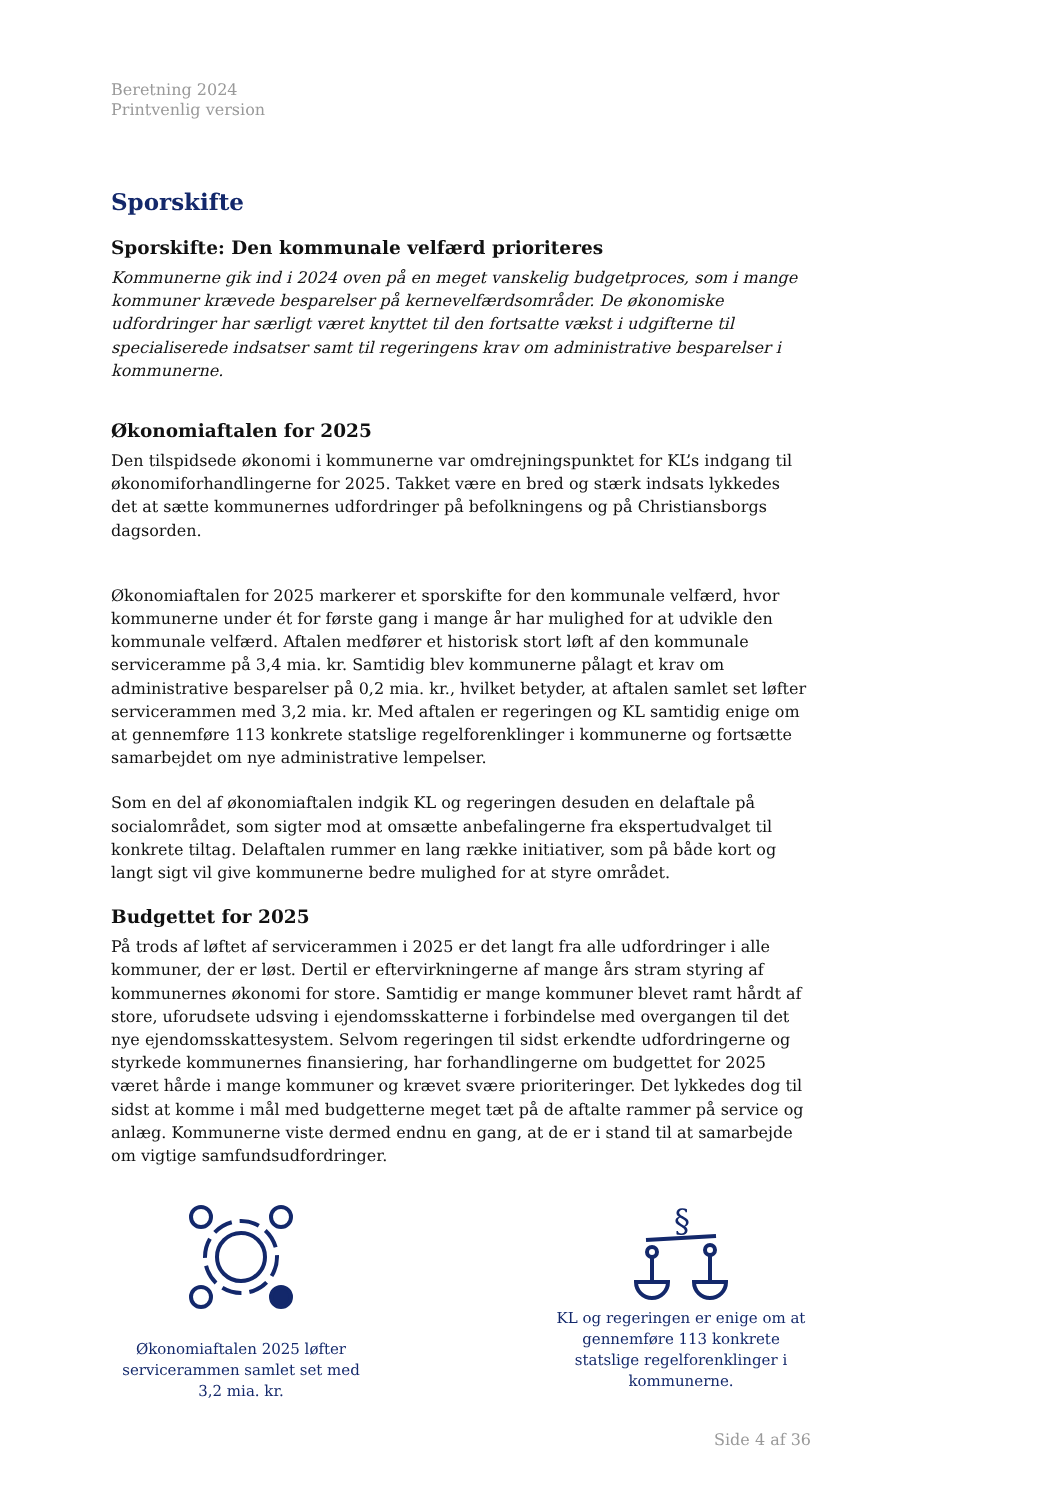Beretning 2024
Printvenlig version
Sporskifte
Sporskifte: Den kommunale velfærd prioriteres
Kommunerne gik ind i 2024 oven på en meget vanskelig budgetproces, som i mange kommuner krævede besparelser på kernevelfærdsområder. De økonomiske udfordringer har særligt været knyttet til den fortsatte vækst i udgifterne til specialiserede indsatser samt til regeringens krav om administrative besparelser i kommunerne.
Økonomiaftalen for 2025
Den tilspidsede økonomi i kommunerne var omdrejningspunktet for KL’s indgang til økonomiforhandlingerne for 2025. Takket være en bred og stærk indsats lykkedes det at sætte kommunernes udfordringer på befolkningens og på Christiansborgs dagsorden.
Økonomiaftalen for 2025 markerer et sporskifte for den kommunale velfærd, hvor kommunerne under ét for første gang i mange år har mulighed for at udvikle den kommunale velfærd. Aftalen medfører et historisk stort løft af den kommunale serviceramme på 3,4 mia. kr. Samtidig blev kommunerne pålagt et krav om administrative besparelser på 0,2 mia. kr., hvilket betyder, at aftalen samlet set løfter servicerammen med 3,2 mia. kr. Med aftalen er regeringen og KL samtidig enige om at gennemføre 113 konkrete statslige regelforenklinger i kommunerne og fortsætte samarbejdet om nye administrative lempelser.
Som en del af økonomiaftalen indgik KL og regeringen desuden en delaftale på socialområdet, som sigter mod at omsætte anbefalingerne fra ekspertudvalget til konkrete tiltag. Delaftalen rummer en lang række initiativer, som på både kort og langt sigt vil give kommunerne bedre mulighed for at styre området.
Budgettet for 2025
På trods af løftet af servicerammen i 2025 er det langt fra alle udfordringer i alle kommuner, der er løst. Dertil er eftervirkningerne af mange års stram styring af kommunernes økonomi for store. Samtidig er mange kommuner blevet ramt hårdt af store, uforudsete udsving i ejendomsskatterne i forbindelse med overgangen til det nye ejendomsskattesystem. Selvom regeringen til sidst erkendte udfordringerne og styrkede kommunernes finansiering, har forhandlingerne om budgettet for 2025 været hårde i mange kommuner og krævet svære prioriteringer. Det lykkedes dog til sidst at komme i mål med budgetterne meget tæt på de aftalte rammer på service og anlæg. Kommunerne viste dermed endnu en gang, at de er i stand til at samarbejde om vigtige samfundsudfordringer.
Økonomiaftalen 2025 løfter servicerammen samlet set med 3,2 mia. kr.
§
KL og regeringen er enige om at gennemføre 113 konkrete statslige regelforenklinger i kommunerne.
Side 4 af 36